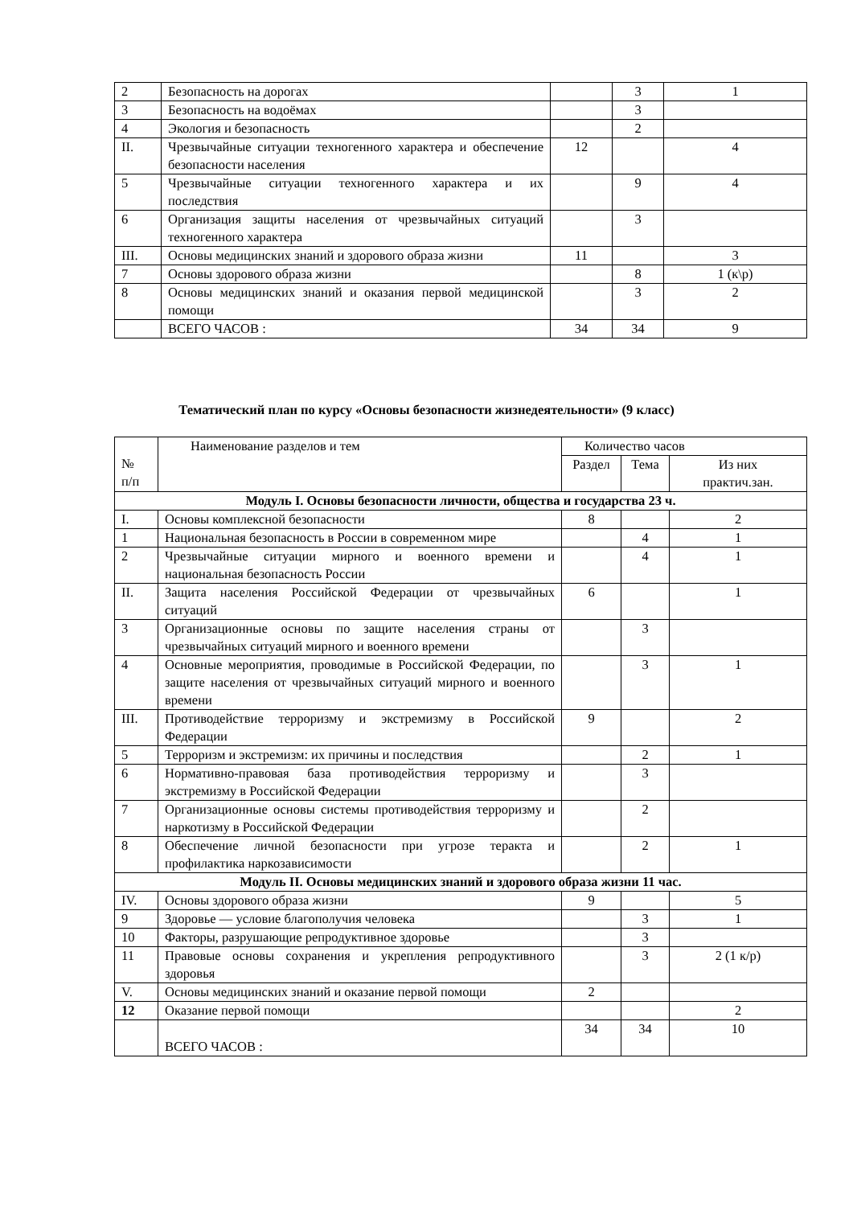| 2 | Безопасность на дорогах | | 3 | 1 |
| 3 | Безопасность на водоёмах | | 3 | |
| 4 | Экология и безопасность | | 2 | |
| II. | Чрезвычайные ситуации техногенного характера и обеспечение безопасности населения | 12 | | 4 |
| 5 | Чрезвычайные ситуации техногенного характера и их последствия | | 9 | 4 |
| 6 | Организация защиты населения от чрезвычайных ситуаций техногенного характера | | 3 | |
| III. | Основы медицинских знаний и здорового образа жизни | 11 | | 3 |
| 7 | Основы здорового образа жизни | | 8 | 1 (к\р) |
| 8 | Основы медицинских знаний и оказания первой медицинской помощи | | 3 | 2 |
| | ВСЕГО ЧАСОВ : | 34 | 34 | 9 |
Тематический план по курсу «Основы безопасности жизнедеятельности» (9 класс)
| № п/п | Наименование разделов и тем | Количество часов | | |
| | | Раздел | Тема | Из них практич.зан. |
| Модуль I. Основы безопасности личности, общества и государства 23 ч. | | | | |
| I. | Основы комплексной безопасности | 8 | | 2 |
| 1 | Национальная безопасность в России в современном мире | | 4 | 1 |
| 2 | Чрезвычайные ситуации мирного и военного времени и национальная безопасность России | | 4 | 1 |
| II. | Защита населения Российской Федерации от чрезвычайных ситуаций | 6 | | 1 |
| 3 | Организационные основы по защите населения страны от чрезвычайных ситуаций мирного и военного времени | | 3 | |
| 4 | Основные мероприятия, проводимые в Российской Федерации, по защите населения от чрезвычайных ситуаций мирного и военного времени | | 3 | 1 |
| III. | Противодействие терроризму и экстремизму в Российской Федерации | 9 | | 2 |
| 5 | Терроризм и экстремизм: их причины и последствия | | 2 | 1 |
| 6 | Нормативно-правовая база противодействия терроризму и экстремизму в Российской Федерации | | 3 | |
| 7 | Организационные основы системы противодействия терроризму и наркотизму в Российской Федерации | | 2 | |
| 8 | Обеспечение личной безопасности при угрозе теракта и профилактика наркозависимости | | 2 | 1 |
| Модуль II. Основы медицинских знаний и здорового образа жизни 11 час. | | | | |
| IV. | Основы здорового образа жизни | 9 | | 5 |
| 9 | Здоровье — условие благополучия человека | | 3 | 1 |
| 10 | Факторы, разрушающие репродуктивное здоровье | | 3 | |
| 11 | Правовые основы сохранения и укрепления репродуктивного здоровья | | 3 | 2 (1 к/р) |
| V. | Основы медицинских знаний и оказание первой помощи | 2 | | |
| 12 | Оказание первой помощи | | | 2 |
| | ВСЕГО ЧАСОВ : | 34 | 34 | 10 |